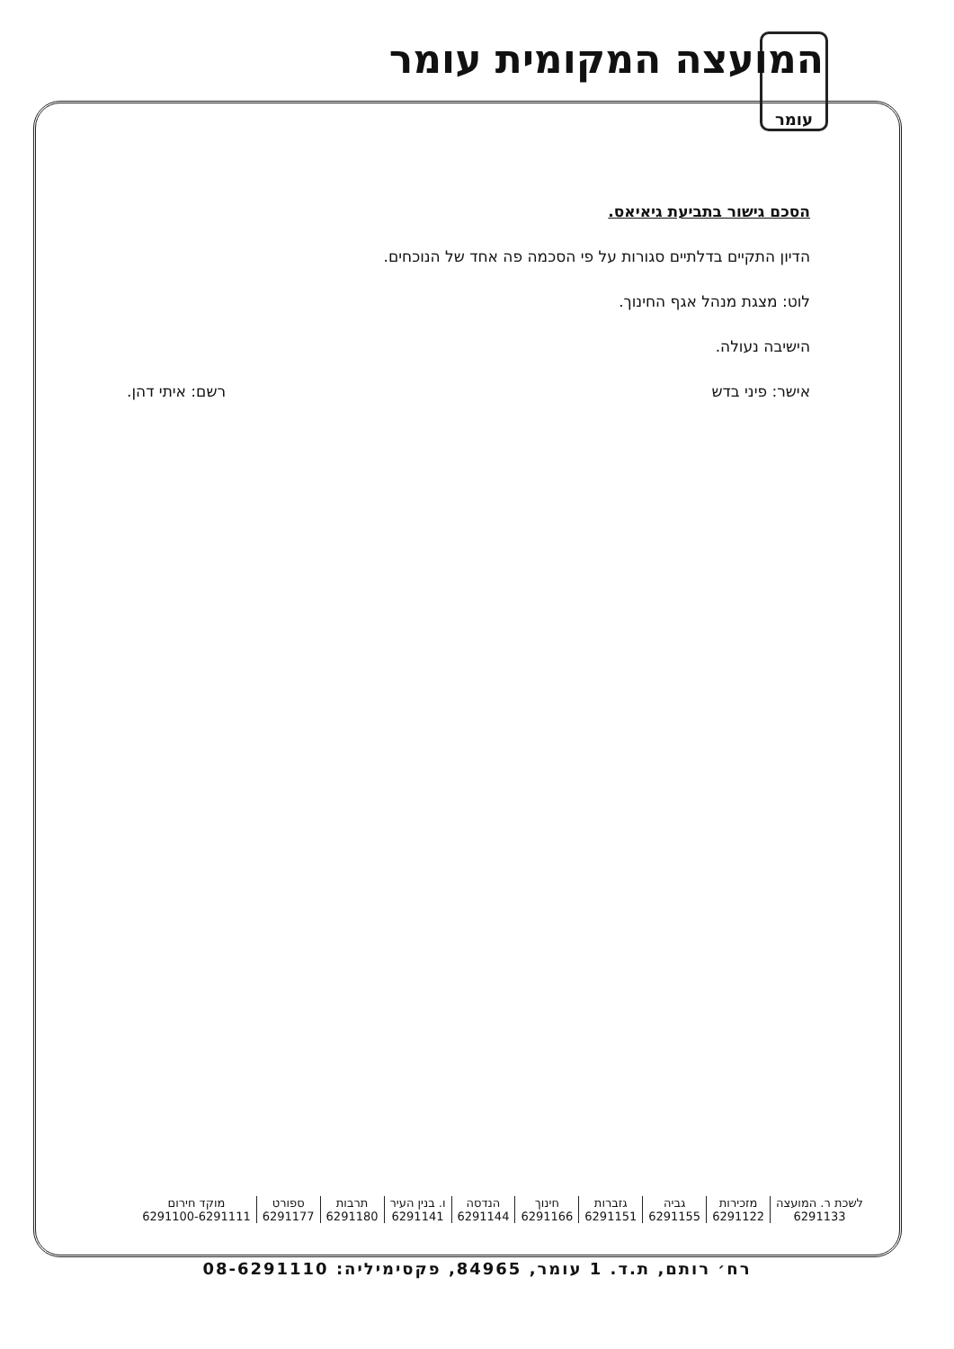עומר המועצה המקומית עומר
הסכם גישור בתביעת גיאיאס.
הדיון התקיים בדלתיים סגורות על פי הסכמה פה אחד של הנוכחים.
לוט: מצגת מנהל אגף החינוך.
הישיבה נעולה.
אישר: פיני בדש רשם: איתי דהן.
| לשכת ר. המועצה 6291133 | מזכירות 6291122 | גביה 6291155 | גזברות 6291151 | חינוך 6291166 | הנדסה 6291144 | ו. בנין העיר 6291141 | תרבות 6291180 | ספורט 6291177 | מוקד חירום 6291100-6291111 |
רח׳ רותם, ת.ד. 1 עומר, 84965, פקסימיליה: 08-6291110